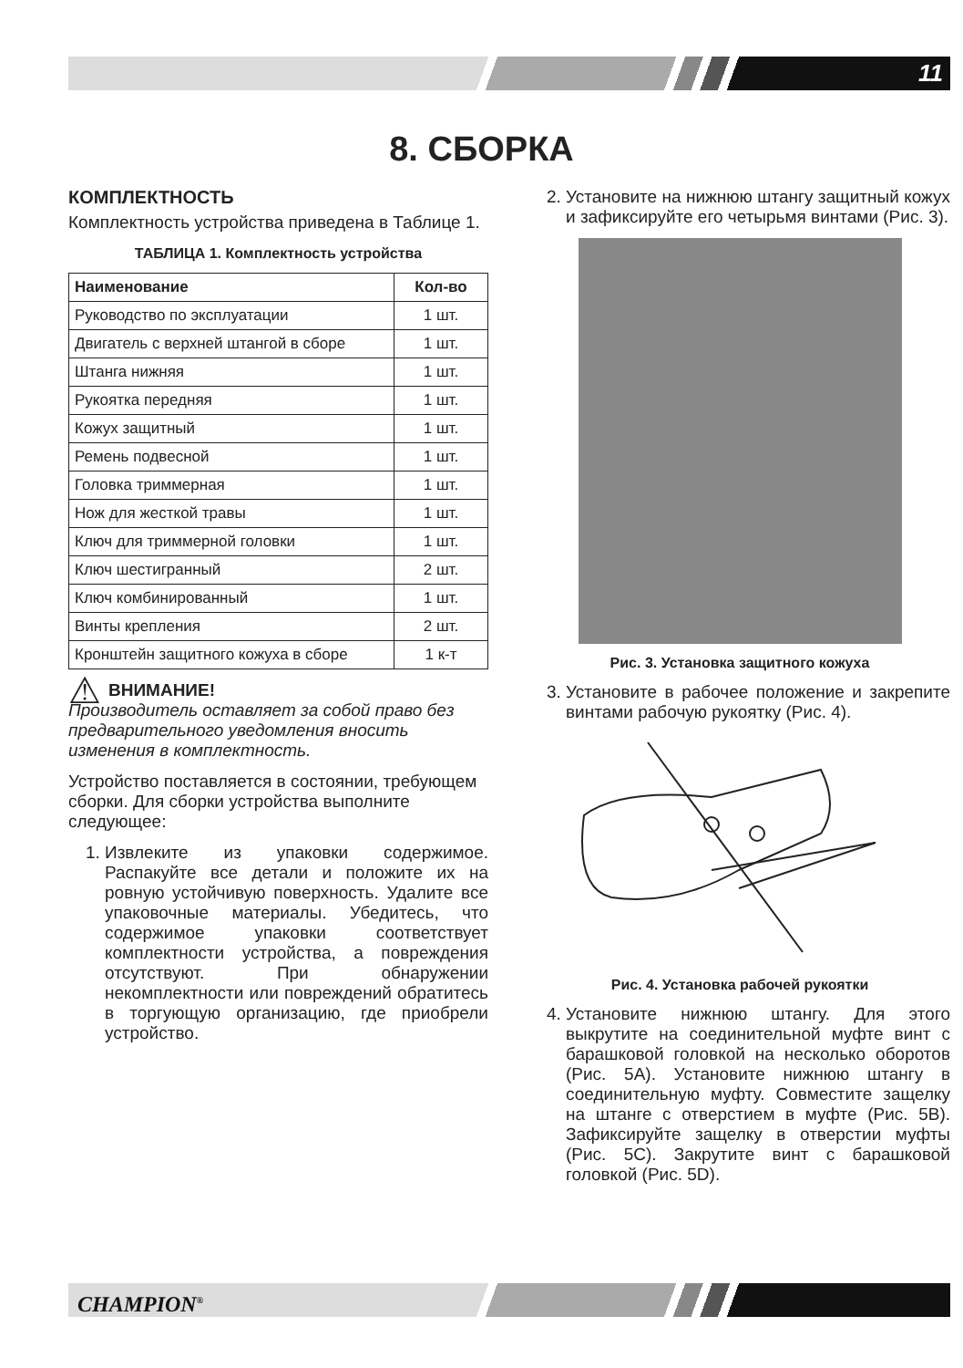11
8. СБОРКА
КОМПЛЕКТНОСТЬ
Комплектность устройства приведена в Таблице 1.
ТАБЛИЦА 1. Комплектность устройства
| Наименование | Кол-во |
| --- | --- |
| Руководство по эксплуатации | 1 шт. |
| Двигатель с верхней штангой в сборе | 1 шт. |
| Штанга нижняя | 1 шт. |
| Рукоятка передняя | 1 шт. |
| Кожух защитный | 1 шт. |
| Ремень подвесной | 1 шт. |
| Головка триммерная | 1 шт. |
| Нож для жесткой травы | 1 шт. |
| Ключ для триммерной головки | 1 шт. |
| Ключ шестигранный | 2 шт. |
| Ключ комбинированный | 1 шт. |
| Винты крепления | 2 шт. |
| Кронштейн защитного кожуха в сборе | 1 к-т |
⚠ ВНИМАНИЕ!
Производитель оставляет за собой право без предварительного уведомления вносить изменения в комплектность.
Устройство поставляется в состоянии, требующем сборки. Для сборки устройства выполните следующее:
1. Извлеките из упаковки содержимое. Распакуйте все детали и положите их на ровную устойчивую поверхность. Удалите все упаковочные материалы. Убедитесь, что содержимое упаковки соответствует комплектности устройства, а повреждения отсутствуют. При обнаружении некомплектности или повреждений обратитесь в торгующую организацию, где приобрели устройство.
2. Установите на нижнюю штангу защитный кожух и зафиксируйте его четырьмя винтами (Рис. 3).
Рис. 3. Установка защитного кожуха
3. Установите в рабочее положение и закрепите винтами рабочую рукоятку (Рис. 4).
Рис. 4. Установка рабочей рукоятки
4. Установите нижнюю штангу. Для этого выкрутите на соединительной муфте винт с барашковой головкой на несколько оборотов (Рис. 5А). Установите нижнюю штангу в соединительную муфту. Совместите защелку на штанге с отверстием в муфте (Рис. 5В). Зафиксируйте защелку в отверстии муфты (Рис. 5С). Закрутите винт с барашковой головкой (Рис. 5D).
CHAMPION<sup>®</sup>